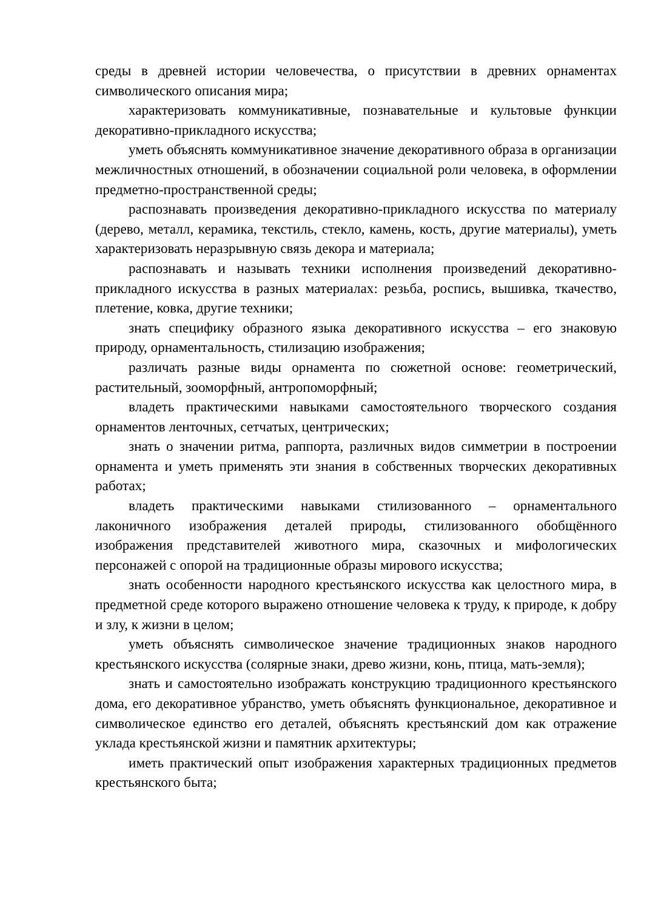среды в древней истории человечества, о присутствии в древних орнаментах символического описания мира;
характеризовать коммуникативные, познавательные и культовые функции декоративно-прикладного искусства;
уметь объяснять коммуникативное значение декоративного образа в организации межличностных отношений, в обозначении социальной роли человека, в оформлении предметно-пространственной среды;
распознавать произведения декоративно-прикладного искусства по материалу (дерево, металл, керамика, текстиль, стекло, камень, кость, другие материалы), уметь характеризовать неразрывную связь декора и материала;
распознавать и называть техники исполнения произведений декоративно-прикладного искусства в разных материалах: резьба, роспись, вышивка, ткачество, плетение, ковка, другие техники;
знать специфику образного языка декоративного искусства – его знаковую природу, орнаментальность, стилизацию изображения;
различать разные виды орнамента по сюжетной основе: геометрический, растительный, зооморфный, антропоморфный;
владеть практическими навыками самостоятельного творческого создания орнаментов ленточных, сетчатых, центрических;
знать о значении ритма, раппорта, различных видов симметрии в построении орнамента и уметь применять эти знания в собственных творческих декоративных работах;
владеть практическими навыками стилизованного – орнаментального лаконичного изображения деталей природы, стилизованного обобщённого изображения представителей животного мира, сказочных и мифологических персонажей с опорой на традиционные образы мирового искусства;
знать особенности народного крестьянского искусства как целостного мира, в предметной среде которого выражено отношение человека к труду, к природе, к добру и злу, к жизни в целом;
уметь объяснять символическое значение традиционных знаков народного крестьянского искусства (солярные знаки, древо жизни, конь, птица, мать-земля);
знать и самостоятельно изображать конструкцию традиционного крестьянского дома, его декоративное убранство, уметь объяснять функциональное, декоративное и символическое единство его деталей, объяснять крестьянский дом как отражение уклада крестьянской жизни и памятник архитектуры;
иметь практический опыт изображения характерных традиционных предметов крестьянского быта;